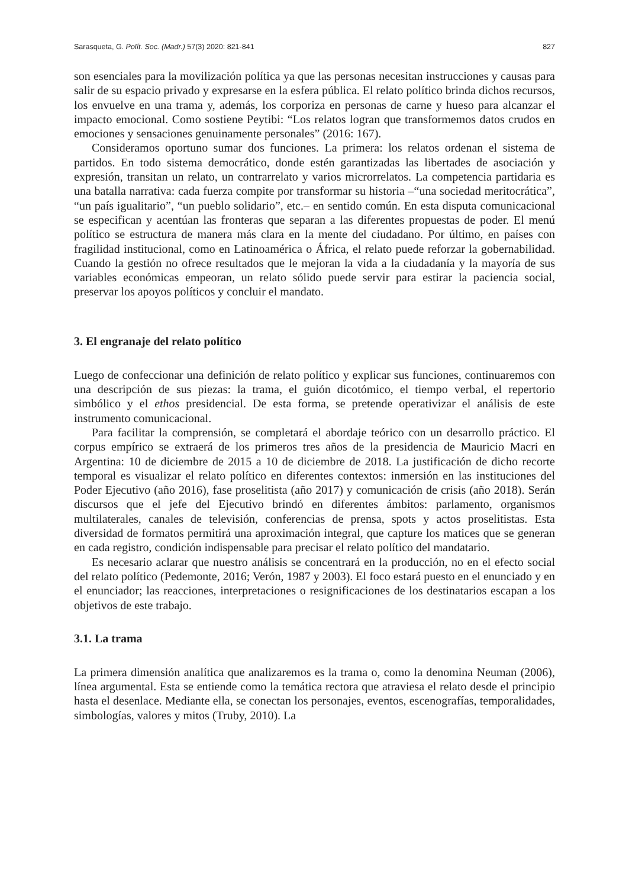Sarasqueta, G. Polít. Soc. (Madr.) 57(3) 2020: 821-841 827
son esenciales para la movilización política ya que las personas necesitan instrucciones y causas para salir de su espacio privado y expresarse en la esfera pública. El relato político brinda dichos recursos, los envuelve en una trama y, además, los corporiza en personas de carne y hueso para alcanzar el impacto emocional. Como sostiene Peytibi: “Los relatos logran que transformemos datos crudos en emociones y sensaciones genuinamente personales” (2016: 167).
Consideramos oportuno sumar dos funciones. La primera: los relatos ordenan el sistema de partidos. En todo sistema democrático, donde estén garantizadas las libertades de asociación y expresión, transitan un relato, un contrarrelato y varios microrrelatos. La competencia partidaria es una batalla narrativa: cada fuerza compite por transformar su historia –“una sociedad meritocrática”, “un país igualitario”, “un pueblo solidario”, etc.– en sentido común. En esta disputa comunicacional se especifican y acentúan las fronteras que separan a las diferentes propuestas de poder. El menú político se estructura de manera más clara en la mente del ciudadano. Por último, en países con fragilidad institucional, como en Latinoamérica o África, el relato puede reforzar la gobernabilidad. Cuando la gestión no ofrece resultados que le mejoran la vida a la ciudadanía y la mayoría de sus variables económicas empeoran, un relato sólido puede servir para estirar la paciencia social, preservar los apoyos políticos y concluir el mandato.
3. El engranaje del relato político
Luego de confeccionar una definición de relato político y explicar sus funciones, continuaremos con una descripción de sus piezas: la trama, el guión dicotómico, el tiempo verbal, el repertorio simbólico y el ethos presidencial. De esta forma, se pretende operativizar el análisis de este instrumento comunicacional.
Para facilitar la comprensión, se completará el abordaje teórico con un desarrollo práctico. El corpus empírico se extraerá de los primeros tres años de la presidencia de Mauricio Macri en Argentina: 10 de diciembre de 2015 a 10 de diciembre de 2018. La justificación de dicho recorte temporal es visualizar el relato político en diferentes contextos: inmersión en las instituciones del Poder Ejecutivo (año 2016), fase proselitista (año 2017) y comunicación de crisis (año 2018). Serán discursos que el jefe del Ejecutivo brindó en diferentes ámbitos: parlamento, organismos multilaterales, canales de televisión, conferencias de prensa, spots y actos proselitistas. Esta diversidad de formatos permitirá una aproximación integral, que capture los matices que se generan en cada registro, condición indispensable para precisar el relato político del mandatario.
Es necesario aclarar que nuestro análisis se concentrará en la producción, no en el efecto social del relato político (Pedemonte, 2016; Verón, 1987 y 2003). El foco estará puesto en el enunciado y en el enunciador; las reacciones, interpretaciones o resignificaciones de los destinatarios escapan a los objetivos de este trabajo.
3.1. La trama
La primera dimensión analítica que analizaremos es la trama o, como la denomina Neuman (2006), línea argumental. Esta se entiende como la temática rectora que atraviesa el relato desde el principio hasta el desenlace. Mediante ella, se conectan los personajes, eventos, escenografías, temporalidades, simbologías, valores y mitos (Truby, 2010). La